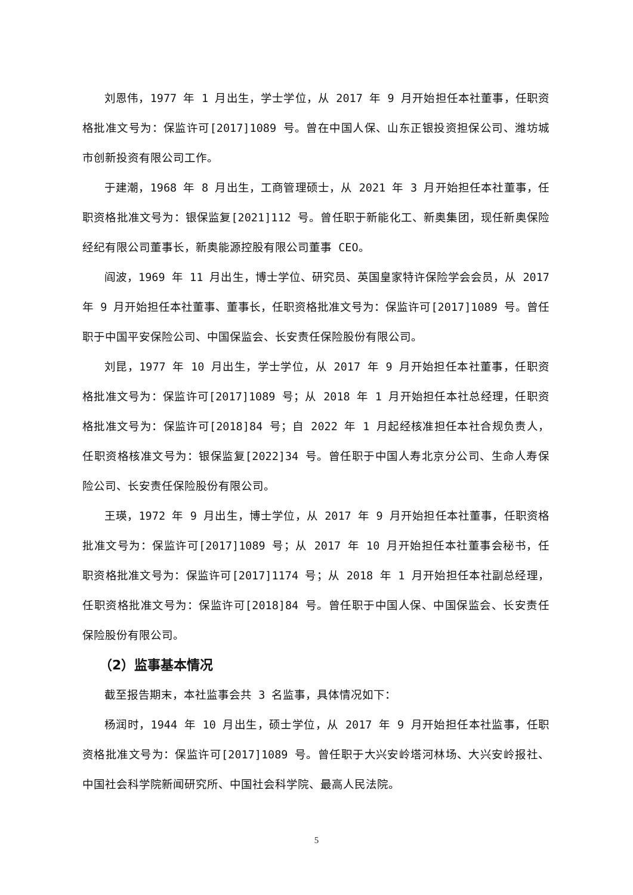刘恩伟，1977 年 1 月出生，学士学位，从 2017 年 9 月开始担任本社董事，任职资格批准文号为：保监许可[2017]1089 号。曾在中国人保、山东正银投资担保公司、潍坊城市创新投资有限公司工作。
于建潮，1968 年 8 月出生，工商管理硕士，从 2021 年 3 月开始担任本社董事，任职资格批准文号为：银保监复[2021]112 号。曾任职于新能化工、新奥集团，现任新奥保险经纪有限公司董事长，新奥能源控股有限公司董事 CEO。
阎波，1969 年 11 月出生，博士学位、研究员、英国皇家特许保险学会会员，从 2017 年 9 月开始担任本社董事、董事长，任职资格批准文号为：保监许可[2017]1089 号。曾任职于中国平安保险公司、中国保监会、长安责任保险股份有限公司。
刘昆，1977 年 10 月出生，学士学位，从 2017 年 9 月开始担任本社董事，任职资格批准文号为：保监许可[2017]1089 号；从 2018 年 1 月开始担任本社总经理，任职资格批准文号为：保监许可[2018]84 号；自 2022 年 1 月起经核准担任本社合规负责人，任职资格核准文号为：银保监复[2022]34 号。曾任职于中国人寿北京分公司、生命人寿保险公司、长安责任保险股份有限公司。
王瑛，1972 年 9 月出生，博士学位，从 2017 年 9 月开始担任本社董事，任职资格批准文号为：保监许可[2017]1089 号；从 2017 年 10 月开始担任本社董事会秘书，任职资格批准文号为：保监许可[2017]1174 号；从 2018 年 1 月开始担任本社副总经理，任职资格批准文号为：保监许可[2018]84 号。曾任职于中国人保、中国保监会、长安责任保险股份有限公司。
（2）监事基本情况
截至报告期末，本社监事会共 3 名监事，具体情况如下：
杨润时，1944 年 10 月出生，硕士学位，从 2017 年 9 月开始担任本社监事，任职资格批准文号为：保监许可[2017]1089 号。曾任职于大兴安岭塔河林场、大兴安岭报社、中国社会科学院新闻研究所、中国社会科学院、最高人民法院。
5